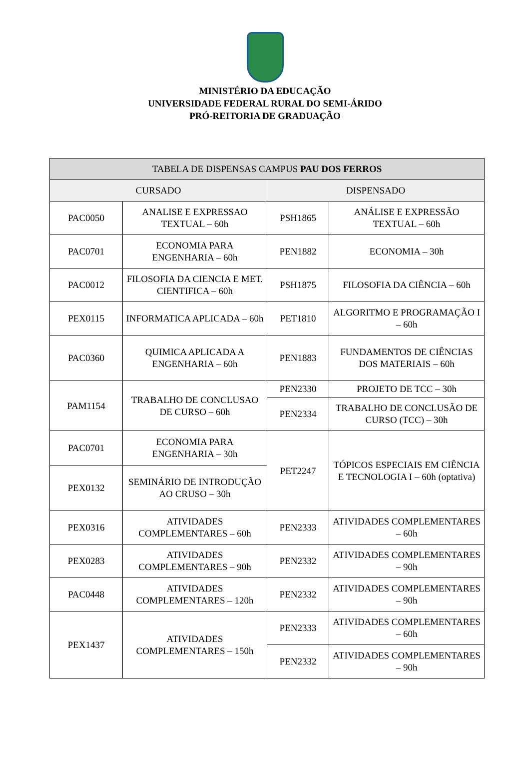MINISTÉRIO DA EDUCAÇÃO
UNIVERSIDADE FEDERAL RURAL DO SEMI-ÁRIDO
PRÓ-REITORIA DE GRADUAÇÃO
| TABELA DE DISPENSAS CAMPUS PAU DOS FERROS | | | |
| --- | --- | --- | --- |
| CURSADO | | DISPENSADO | |
| PAC0050 | ANALISE E EXPRESSAO TEXTUAL – 60h | PSH1865 | ANÁLISE E EXPRESSÃO TEXTUAL – 60h |
| PAC0701 | ECONOMIA PARA ENGENHARIA – 60h | PEN1882 | ECONOMIA – 30h |
| PAC0012 | FILOSOFIA DA CIENCIA E MET. CIENTIFICA – 60h | PSH1875 | FILOSOFIA DA CIÊNCIA – 60h |
| PEX0115 | INFORMATICA APLICADA – 60h | PET1810 | ALGORITMO E PROGRAMAÇÃO I – 60h |
| PAC0360 | QUIMICA APLICADA A ENGENHARIA – 60h | PEN1883 | FUNDAMENTOS DE CIÊNCIAS DOS MATERIAIS – 60h |
| PAM1154 | TRABALHO DE CONCLUSAO DE CURSO – 60h | PEN2330 | PROJETO DE TCC – 30h |
| | | PEN2334 | TRABALHO DE CONCLUSÃO DE CURSO (TCC) – 30h |
| PAC0701 | ECONOMIA PARA ENGENHARIA – 30h | PET2247 | TÓPICOS ESPECIAIS EM CIÊNCIA E TECNOLOGIA I – 60h (optativa) |
| PEX0132 | SEMINÁRIO DE INTRODUÇÃO AO CRUSO – 30h | | |
| PEX0316 | ATIVIDADES COMPLEMENTARES – 60h | PEN2333 | ATIVIDADES COMPLEMENTARES – 60h |
| PEX0283 | ATIVIDADES COMPLEMENTARES – 90h | PEN2332 | ATIVIDADES COMPLEMENTARES – 90h |
| PAC0448 | ATIVIDADES COMPLEMENTARES – 120h | PEN2332 | ATIVIDADES COMPLEMENTARES – 90h |
| PEX1437 | ATIVIDADES COMPLEMENTARES – 150h | PEN2333 | ATIVIDADES COMPLEMENTARES – 60h |
| | | PEN2332 | ATIVIDADES COMPLEMENTARES – 90h |